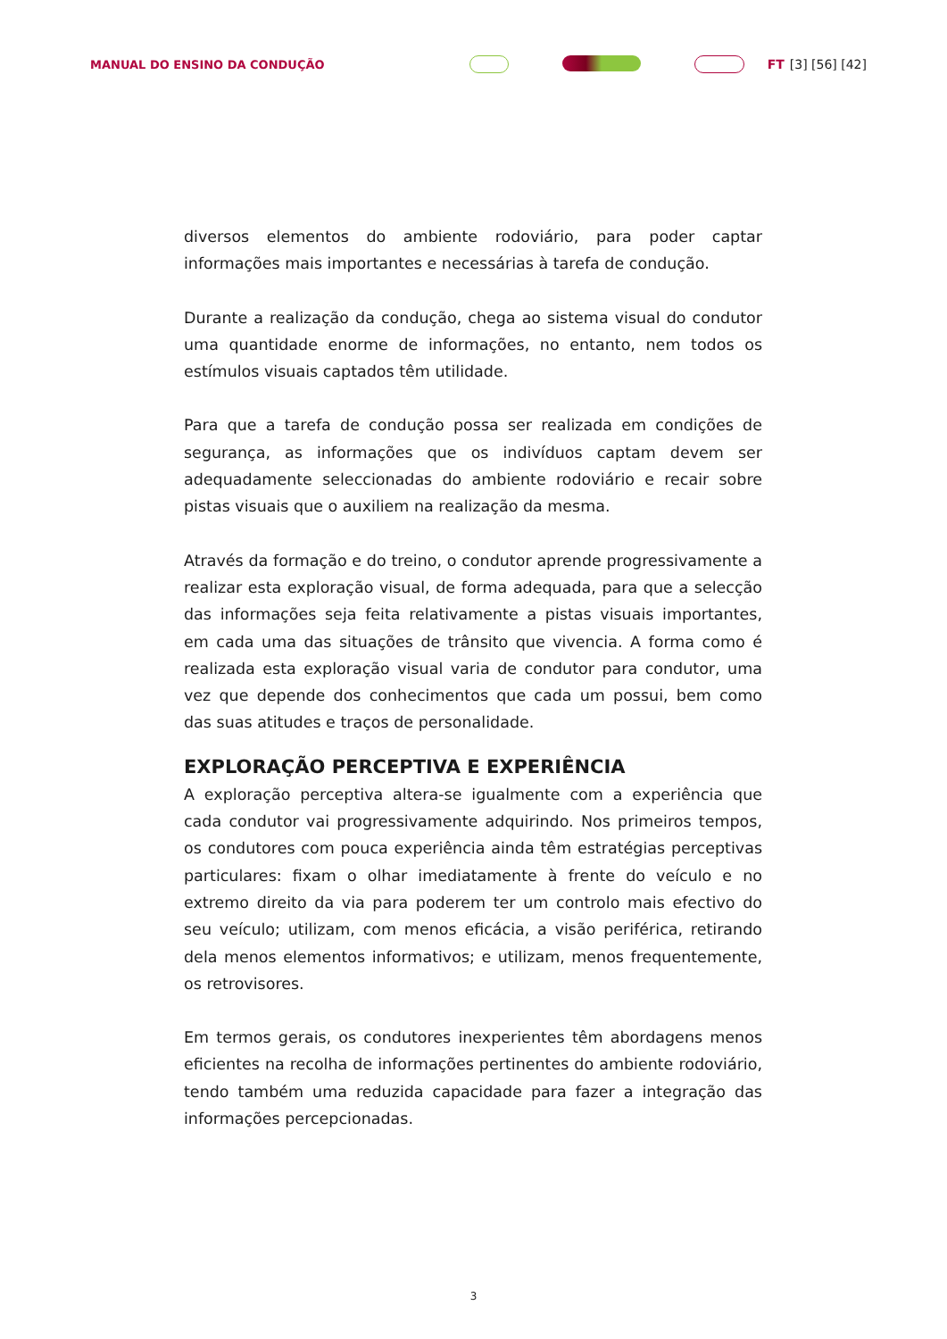MANUAL DO ENSINO DA CONDUÇÃO FT [3] [56] [42]
diversos elementos do ambiente rodoviário, para poder captar informações mais importantes e necessárias à tarefa de condução.
Durante a realização da condução, chega ao sistema visual do condutor uma quantidade enorme de informações, no entanto, nem todos os estímulos visuais captados têm utilidade.
Para que a tarefa de condução possa ser realizada em condições de segurança, as informações que os indivíduos captam devem ser adequadamente seleccionadas do ambiente rodoviário e recair sobre pistas visuais que o auxiliem na realização da mesma.
Através da formação e do treino, o condutor aprende progressivamente a realizar esta exploração visual, de forma adequada, para que a selecção das informações seja feita relativamente a pistas visuais importantes, em cada uma das situações de trânsito que vivencia. A forma como é realizada esta exploração visual varia de condutor para condutor, uma vez que depende dos conhecimentos que cada um possui, bem como das suas atitudes e traços de personalidade.
EXPLORAÇÃO PERCEPTIVA E EXPERIÊNCIA
A exploração perceptiva altera-se igualmente com a experiência que cada condutor vai progressivamente adquirindo. Nos primeiros tempos, os condutores com pouca experiência ainda têm estratégias perceptivas particulares: fixam o olhar imediatamente à frente do veículo e no extremo direito da via para poderem ter um controlo mais efectivo do seu veículo; utilizam, com menos eficácia, a visão periférica, retirando dela menos elementos informativos; e utilizam, menos frequentemente, os retrovisores.
Em termos gerais, os condutores inexperientes têm abordagens menos eficientes na recolha de informações pertinentes do ambiente rodoviário, tendo também uma reduzida capacidade para fazer a integração das informações percepcionadas.
3